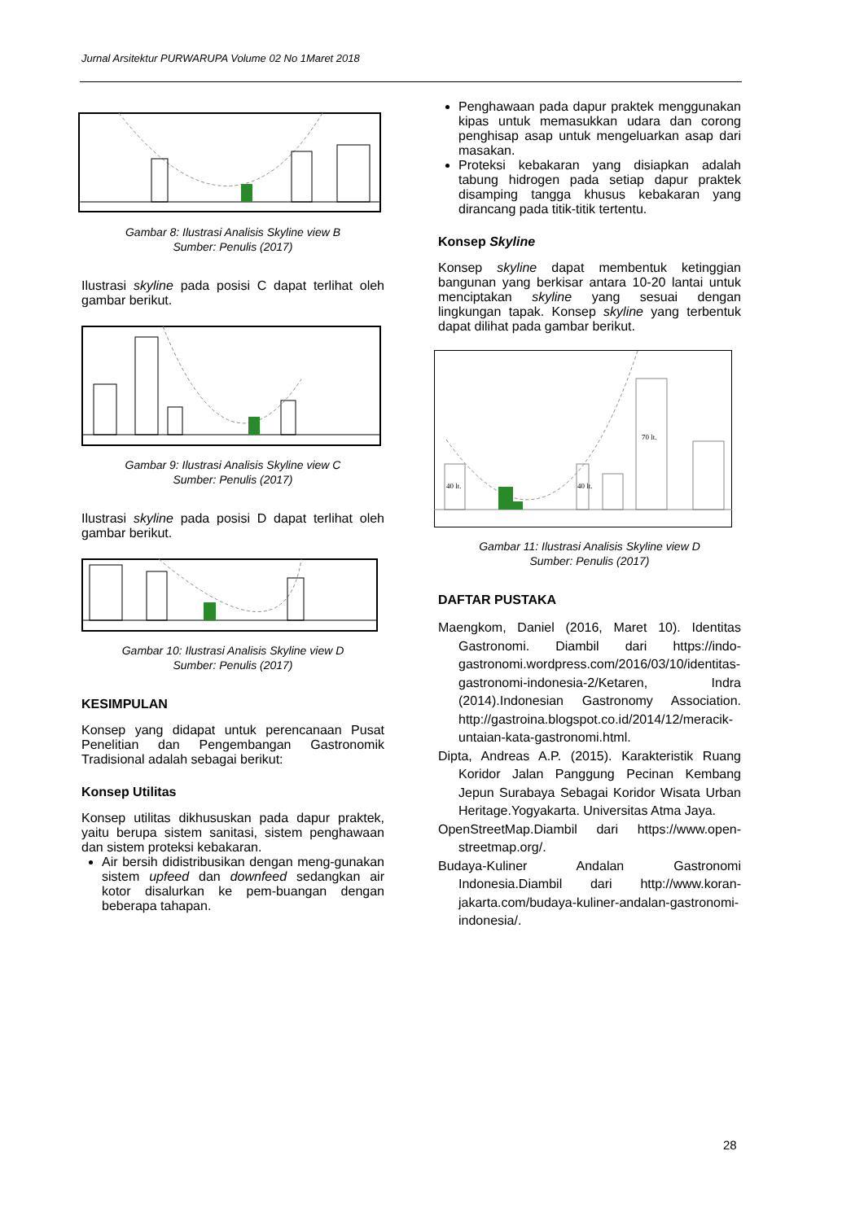Jurnal Arsitektur PURWARUPA Volume 02 No 1Maret 2018
Gambar 8: Ilustrasi Analisis Skyline view B
Sumber: Penulis (2017)
Ilustrasi skyline pada posisi C dapat terlihat oleh gambar berikut.
Gambar 9: Ilustrasi Analisis Skyline view C
Sumber: Penulis (2017)
Ilustrasi skyline pada posisi D dapat terlihat oleh gambar berikut.
Gambar 10: Ilustrasi Analisis Skyline view D
Sumber: Penulis (2017)
KESIMPULAN
Konsep yang didapat untuk perencanaan Pusat Penelitian dan Pengembangan Gastronomik Tradisional adalah sebagai berikut:
Konsep Utilitas
Konsep utilitas dikhususkan pada dapur praktek, yaitu berupa sistem sanitasi, sistem penghawaan dan sistem proteksi kebakaran.
Air bersih didistribusikan dengan meng-gunakan sistem upfeed dan downfeed sedangkan air kotor disalurkan ke pem-buangan dengan beberapa tahapan.
Penghawaan pada dapur praktek menggunakan kipas untuk memasukkan udara dan corong penghisap asap untuk mengeluarkan asap dari masakan.
Proteksi kebakaran yang disiapkan adalah tabung hidrogen pada setiap dapur praktek disamping tangga khusus kebakaran yang dirancang pada titik-titik tertentu.
Konsep Skyline
Konsep skyline dapat membentuk ketinggian bangunan yang berkisar antara 10-20 lantai untuk menciptakan skyline yang sesuai dengan lingkungan tapak. Konsep skyline yang terbentuk dapat dilihat pada gambar berikut.
40 lt.
40 lt.
70 lt.
Gambar 11: Ilustrasi Analisis Skyline view D
Sumber: Penulis (2017)
DAFTAR PUSTAKA
Maengkom, Daniel (2016, Maret 10). Identitas Gastronomi. Diambil dari https://indo-gastronomi.wordpress.com/2016/03/10/identitas-gastronomi-indonesia-2/Ketaren, Indra (2014).Indonesian Gastronomy Association. http://gastroina.blogspot.co.id/2014/12/meracik-untaian-kata-gastronomi.html.
Dipta, Andreas A.P. (2015). Karakteristik Ruang Koridor Jalan Panggung Pecinan Kembang Jepun Surabaya Sebagai Koridor Wisata Urban Heritage.Yogyakarta. Universitas Atma Jaya.
OpenStreetMap.Diambil dari https://www.open-streetmap.org/.
Budaya-Kuliner Andalan Gastronomi Indonesia.Diambil dari http://www.koran-jakarta.com/budaya-kuliner-andalan-gastronomi-indonesia/.
28